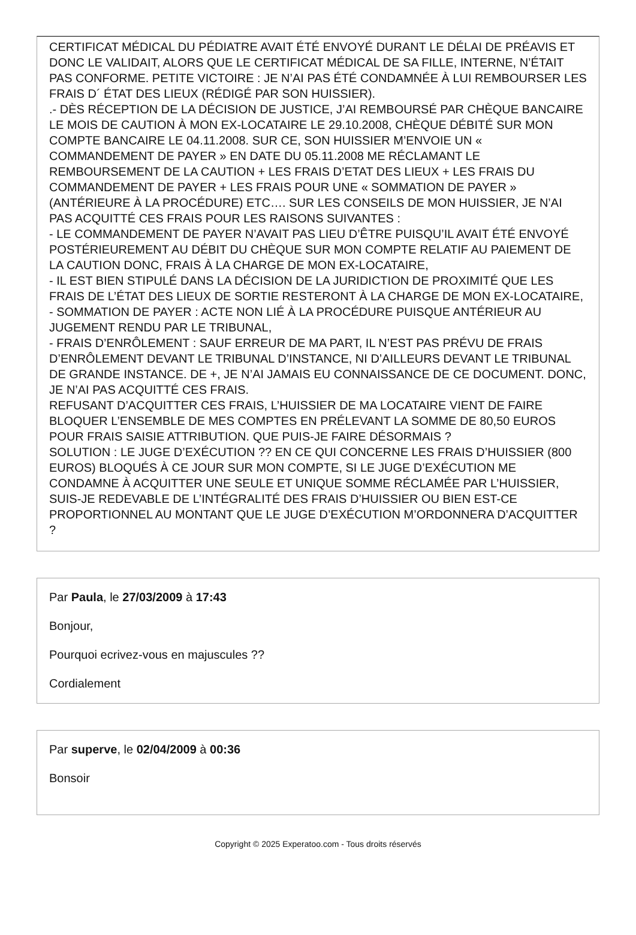CERTIFICAT MÉDICAL DU PÉDIATRE AVAIT ÉTÉ ENVOYÉ DURANT LE DÉLAI DE PRÉAVIS ET DONC LE VALIDAIT, ALORS QUE LE CERTIFICAT MÉDICAL DE SA FILLE, INTERNE, N’ÉTAIT PAS CONFORME. PETITE VICTOIRE : JE N’AI PAS ÉTÉ CONDAMNÉE À LUI REMBOURSER LES FRAIS D´ ÉTAT DES LIEUX (RÉDIGÉ PAR SON HUISSIER).
.- DÈS RÉCEPTION DE LA DÉCISION DE JUSTICE, J’AI REMBOURSÉ PAR CHÈQUE BANCAIRE LE MOIS DE CAUTION À MON EX-LOCATAIRE LE 29.10.2008, CHÈQUE DÉBITÉ SUR MON COMPTE BANCAIRE LE 04.11.2008. SUR CE, SON HUISSIER M’ENVOIE UN « COMMANDEMENT DE PAYER » EN DATE DU 05.11.2008 ME RÉCLAMANT LE REMBOURSEMENT DE LA CAUTION + LES FRAIS D’ETAT DES LIEUX + LES FRAIS DU COMMANDEMENT DE PAYER + LES FRAIS POUR UNE « SOMMATION DE PAYER » (ANTÉRIEURE À LA PROCÉDURE) ETC…. SUR LES CONSEILS DE MON HUISSIER, JE N’AI PAS ACQUITTÉ CES FRAIS POUR LES RAISONS SUIVANTES :
- LE COMMANDEMENT DE PAYER N’AVAIT PAS LIEU D’ÊTRE PUISQU’IL AVAIT ÉTÉ ENVOYÉ POSTÉRIEUREMENT AU DÉBIT DU CHÈQUE SUR MON COMPTE RELATIF AU PAIEMENT DE LA CAUTION DONC, FRAIS À LA CHARGE DE MON EX-LOCATAIRE,
- IL EST BIEN STIPULÉ DANS LA DÉCISION DE LA JURIDICTION DE PROXIMITÉ QUE LES FRAIS DE L’ÉTAT DES LIEUX DE SORTIE RESTERONT À LA CHARGE DE MON EX-LOCATAIRE,
- SOMMATION DE PAYER : ACTE NON LIÉ À LA PROCÉDURE PUISQUE ANTÉRIEUR AU JUGEMENT RENDU PAR LE TRIBUNAL,
- FRAIS D’ENRÔLEMENT : SAUF ERREUR DE MA PART, IL N’EST PAS PRÉVU DE FRAIS D’ENRÔLEMENT DEVANT LE TRIBUNAL D’INSTANCE, NI D’AILLEURS DEVANT LE TRIBUNAL DE GRANDE INSTANCE. DE +, JE N’AI JAMAIS EU CONNAISSANCE DE CE DOCUMENT. DONC, JE N’AI PAS ACQUITTÉ CES FRAIS.
REFUSANT D’ACQUITTER CES FRAIS, L’HUISSIER DE MA LOCATAIRE VIENT DE FAIRE BLOQUER L’ENSEMBLE DE MES COMPTES EN PRÉLEVANT LA SOMME DE 80,50 EUROS POUR FRAIS SAISIE ATTRIBUTION. QUE PUIS-JE FAIRE DÉSORMAIS ?
SOLUTION : LE JUGE D’EXÉCUTION ?? EN CE QUI CONCERNE LES FRAIS D’HUISSIER (800 EUROS) BLOQUÉS À CE JOUR SUR MON COMPTE, SI LE JUGE D’EXÉCUTION ME CONDAMNE À ACQUITTER UNE SEULE ET UNIQUE SOMME RÉCLAMÉE PAR L’HUISSIER, SUIS-JE REDEVABLE DE L’INTÉGRALITÉ DES FRAIS D’HUISSIER OU BIEN EST-CE PROPORTIONNEL AU MONTANT QUE LE JUGE D’EXÉCUTION M’ORDONNERA D’ACQUITTER ?
Par Paula, le 27/03/2009 à 17:43
Bonjour,
Pourquoi ecrivez-vous en majuscules ??
Cordialement
Par superve, le 02/04/2009 à 00:36
Bonsoir
Copyright © 2025 Experatoo.com - Tous droits réservés